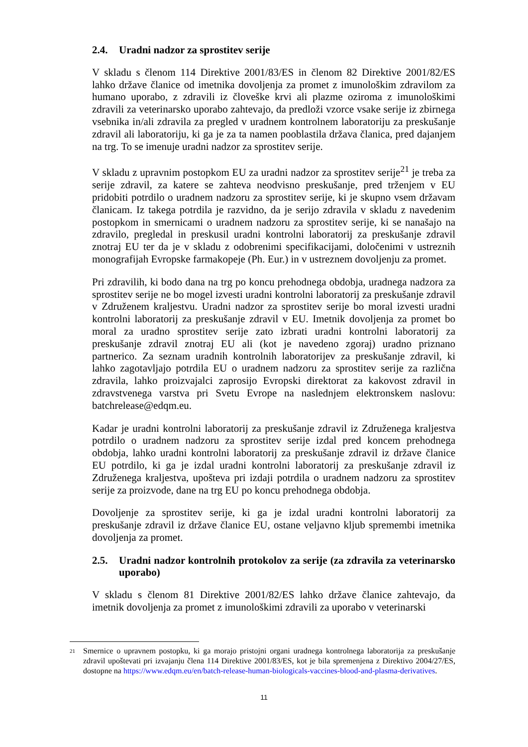2.4. Uradni nadzor za sprostitev serije
V skladu s členom 114 Direktive 2001/83/ES in členom 82 Direktive 2001/82/ES lahko države članice od imetnika dovoljenja za promet z imunološkim zdravilom za humano uporabo, z zdravili iz človeške krvi ali plazme oziroma z imunološkimi zdravili za veterinarsko uporabo zahtevajo, da predloži vzorce vsake serije iz zbirnega vsebnika in/ali zdravila za pregled v uradnem kontrolnem laboratoriju za preskušanje zdravil ali laboratoriju, ki ga je za ta namen pooblastila država članica, pred dajanjem na trg. To se imenuje uradni nadzor za sprostitev serije.
V skladu z upravnim postopkom EU za uradni nadzor za sprostitev serije<sup>21</sup> je treba za serije zdravil, za katere se zahteva neodvisno preskušanje, pred trženjem v EU pridobiti potrdilo o uradnem nadzoru za sprostitev serije, ki je skupno vsem državam članicam. Iz takega potrdila je razvidno, da je serijo zdravila v skladu z navedenim postopkom in smernicami o uradnem nadzoru za sprostitev serije, ki se nanašajo na zdravilo, pregledal in preskusil uradni kontrolni laboratorij za preskušanje zdravil znotraj EU ter da je v skladu z odobrenimi specifikacijami, določenimi v ustreznih monografijah Evropske farmakopeje (Ph. Eur.) in v ustreznem dovoljenju za promet.
Pri zdravilih, ki bodo dana na trg po koncu prehodnega obdobja, uradnega nadzora za sprostitev serije ne bo mogel izvesti uradni kontrolni laboratorij za preskušanje zdravil v Združenem kraljestvu. Uradni nadzor za sprostitev serije bo moral izvesti uradni kontrolni laboratorij za preskušanje zdravil v EU. Imetnik dovoljenja za promet bo moral za uradno sprostitev serije zato izbrati uradni kontrolni laboratorij za preskušanje zdravil znotraj EU ali (kot je navedeno zgoraj) uradno priznano partnerico. Za seznam uradnih kontrolnih laboratorijev za preskušanje zdravil, ki lahko zagotavljajo potrdila EU o uradnem nadzoru za sprostitev serije za različna zdravila, lahko proizvajalci zaprosijo Evropski direktorat za kakovost zdravil in zdravstvenega varstva pri Svetu Evrope na naslednjem elektronskem naslovu: batchrelease@edqm.eu.
Kadar je uradni kontrolni laboratorij za preskušanje zdravil iz Združenega kraljestva potrdilo o uradnem nadzoru za sprostitev serije izdal pred koncem prehodnega obdobja, lahko uradni kontrolni laboratorij za preskušanje zdravil iz države članice EU potrdilo, ki ga je izdal uradni kontrolni laboratorij za preskušanje zdravil iz Združenega kraljestva, upošteva pri izdaji potrdila o uradnem nadzoru za sprostitev serije za proizvode, dane na trg EU po koncu prehodnega obdobja.
Dovoljenje za sprostitev serije, ki ga je izdal uradni kontrolni laboratorij za preskušanje zdravil iz države članice EU, ostane veljavno kljub spremembi imetnika dovoljenja za promet.
2.5. Uradni nadzor kontrolnih protokolov za serije (za zdravila za veterinarsko uporabo)
V skladu s členom 81 Direktive 2001/82/ES lahko države članice zahtevajo, da imetnik dovoljenja za promet z imunološkimi zdravili za uporabo v veterinarski
21
Smernice o upravnem postopku, ki ga morajo pristojni organi uradnega kontrolnega laboratorija za preskušanje zdravil upoštevati pri izvajanju člena 114 Direktive 2001/83/ES, kot je bila spremenjena z Direktivo 2004/27/ES, dostopne na https://www.edqm.eu/en/batch-release-human-biologicals-vaccines-blood-and-plasma-derivatives.
11